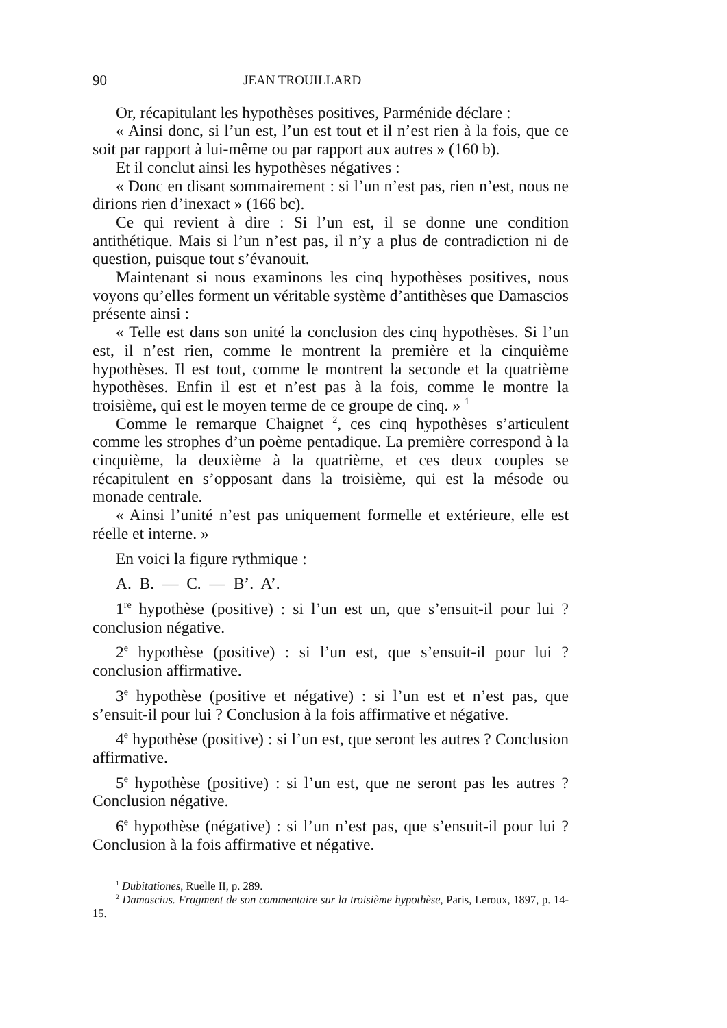90 JEAN TROUILLARD
Or, récapitulant les hypothèses positives, Parménide déclare :
« Ainsi donc, si l’un est, l’un est tout et il n’est rien à la fois, que ce soit par rapport à lui-même ou par rapport aux autres » (160 b).
Et il conclut ainsi les hypothèses négatives :
« Donc en disant sommairement : si l’un n’est pas, rien n’est, nous ne dirions rien d’inexact » (166 bc).
Ce qui revient à dire : Si l’un est, il se donne une condition antithétique. Mais si l’un n’est pas, il n’y a plus de contradiction ni de question, puisque tout s’évanouit.
Maintenant si nous examinons les cinq hypothèses positives, nous voyons qu’elles forment un véritable système d’antithèses que Damascios présente ainsi :
« Telle est dans son unité la conclusion des cinq hypothèses. Si l’un est, il n’est rien, comme le montrent la première et la cinquième hypothèses. Il est tout, comme le montrent la seconde et la quatrième hypothèses. Enfin il est et n’est pas à la fois, comme le montre la troisième, qui est le moyen terme de ce groupe de cinq. » <sup>1</sup>
Comme le remarque Chaignet <sup>2</sup>, ces cinq hypothèses s’articulent comme les strophes d’un poème pentadique. La première correspond à la cinquième, la deuxième à la quatrième, et ces deux couples se récapitulent en s’opposant dans la troisième, qui est la mésode ou monade centrale.
« Ainsi l’unité n’est pas uniquement formelle et extérieure, elle est réelle et interne. »
En voici la figure rythmique :
A. B. — C. — B’. A’.
1<sup>re</sup> hypothèse (positive) : si l’un est un, que s’ensuit-il pour lui ? conclusion négative.
2<sup>e</sup> hypothèse (positive) : si l’un est, que s’ensuit-il pour lui ? conclusion affirmative.
3<sup>e</sup> hypothèse (positive et négative) : si l’un est et n’est pas, que s’ensuit-il pour lui ? Conclusion à la fois affirmative et négative.
4<sup>e</sup> hypothèse (positive) : si l’un est, que seront les autres ? Conclusion affirmative.
5<sup>e</sup> hypothèse (positive) : si l’un est, que ne seront pas les autres ? Conclusion négative.
6<sup>e</sup> hypothèse (négative) : si l’un n’est pas, que s’ensuit-il pour lui ? Conclusion à la fois affirmative et négative.
<sup>1</sup> Dubitationes, Ruelle II, p. 289.
<sup>2</sup> Damascius. Fragment de son commentaire sur la troisième hypothèse, Paris, Leroux, 1897, p. 14-15.